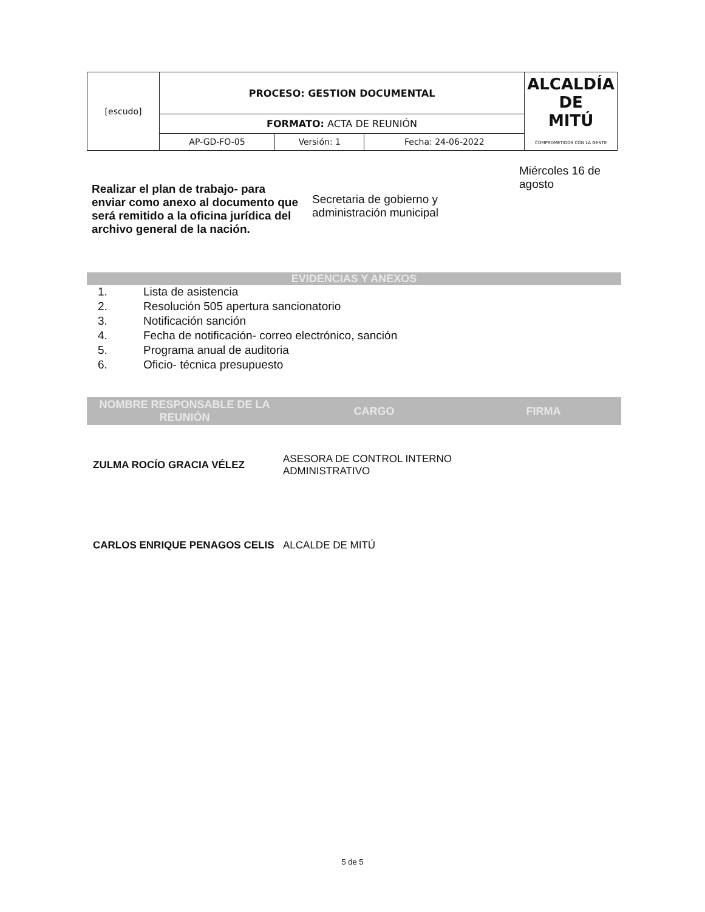| [escudo] | PROCESO: GESTION DOCUMENTAL | | | ALCALDÍA DE MITÚ COMPROMETIDOS CON LA GENTE |
| | FORMATO: ACTA DE REUNIÓN | | | |
| | AP-GD-FO-05 | Versión: 1 | Fecha: 24-06-2022 | |
| Realizar el plan de trabajo- para enviar como anexo al documento que será remitido a la oficina jurídica del archivo general de la nación. | Secretaria de gobierno y administración municipal | Miércoles 16 de agosto |
EVIDENCIAS Y ANEXOS
1. Lista de asistencia
2. Resolución 505 apertura sancionatorio
3. Notificación sanción
4. Fecha de notificación- correo electrónico, sanción
5. Programa anual de auditoria
6. Oficio- técnica presupuesto
| NOMBRE RESPONSABLE DE LA REUNIÓN | CARGO | FIRMA |
| --- | --- | --- |
| ZULMA ROCÍO GRACIA VÉLEZ | ASESORA DE CONTROL INTERNO ADMINISTRATIVO | |
| CARLOS ENRIQUE PENAGOS CELIS | ALCALDE DE MITÚ | |
5 de 5